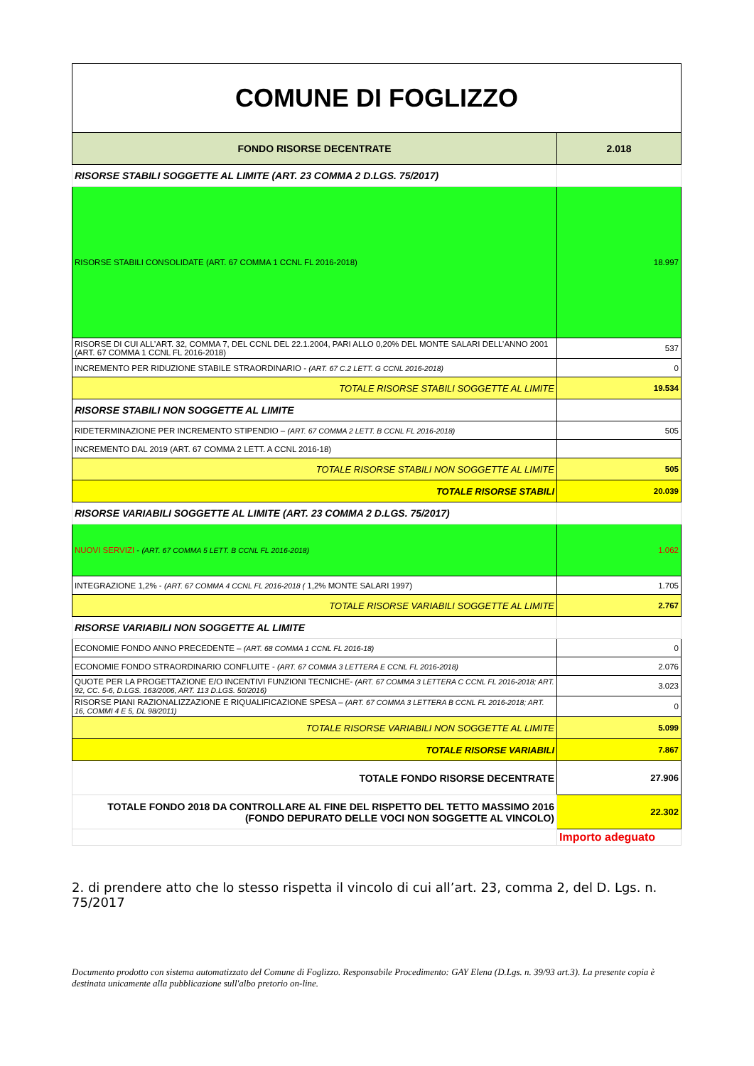| COMUNE DI FOGLIZZO | |
| FONDO RISORSE DECENTRATE | 2.018 |
| RISORSE STABILI SOGGETTE AL LIMITE (ART. 23 COMMA 2 D.LGS. 75/2017) | |
| RISORSE STABILI CONSOLIDATE (ART. 67 COMMA 1 CCNL FL 2016-2018) | 18.997 |
| RISORSE DI CUI ALL’ART. 32, COMMA 7, DEL CCNL DEL 22.1.2004, PARI ALLO 0,20% DEL MONTE SALARI DELL’ANNO 2001 (ART. 67 COMMA 1 CCNL FL 2016-2018) | 537 |
| INCREMENTO PER RIDUZIONE STABILE STRAORDINARIO - (ART. 67 C.2 LETT. G CCNL 2016-2018) | 0 |
| TOTALE RISORSE STABILI SOGGETTE AL LIMITE | 19.534 |
| RISORSE STABILI NON SOGGETTE AL LIMITE | |
| RIDETERMINAZIONE PER INCREMENTO STIPENDIO – (ART. 67 COMMA 2 LETT. B CCNL FL 2016-2018) | 505 |
| INCREMENTO DAL 2019 (ART. 67 COMMA 2 LETT. A CCNL 2016-18) | |
| TOTALE RISORSE STABILI NON SOGGETTE AL LIMITE | 505 |
| TOTALE RISORSE STABILI | 20.039 |
| RISORSE VARIABILI SOGGETTE AL LIMITE (ART. 23 COMMA 2 D.LGS. 75/2017) | |
| NUOVI SERVIZI - (ART. 67 COMMA 5 LETT. B CCNL FL 2016-2018) | 1.062 |
| INTEGRAZIONE 1,2% - (ART. 67 COMMA 4 CCNL FL 2016-2018 ( 1,2% MONTE SALARI 1997) | 1.705 |
| TOTALE RISORSE VARIABILI SOGGETTE AL LIMITE | 2.767 |
| RISORSE VARIABILI NON SOGGETTE AL LIMITE | |
| ECONOMIE FONDO ANNO PRECEDENTE – (ART. 68 COMMA 1 CCNL FL 2016-18) | 0 |
| ECONOMIE FONDO STRAORDINARIO CONFLUITE - (ART. 67 COMMA 3 LETTERA E CCNL FL 2016-2018) | 2.076 |
| QUOTE PER LA PROGETTAZIONE E/O INCENTIVI FUNZIONI TECNICHE- (ART. 67 COMMA 3 LETTERA C CCNL FL 2016-2018; ART. 92, CC. 5-6, D.LGS. 163/2006, ART. 113 D.LGS. 50/2016) | 3.023 |
| RISORSE PIANI RAZIONALIZZAZIONE E RIQUALIFICAZIONE SPESA – (ART. 67 COMMA 3 LETTERA B CCNL FL 2016-2018; ART. 16, COMMI 4 E 5, DL 98/2011) | 0 |
| TOTALE RISORSE VARIABILI NON SOGGETTE AL LIMITE | 5.099 |
| TOTALE RISORSE VARIABILI | 7.867 |
| TOTALE FONDO RISORSE DECENTRATE | 27.906 |
| TOTALE FONDO 2018 DA CONTROLLARE AL FINE DEL RISPETTO DEL TETTO MASSIMO 2016 (FONDO DEPURATO DELLE VOCI NON SOGGETTE AL VINCOLO) | 22.302 |
| | Importo adeguato |
2. di prendere atto che lo stesso rispetta il vincolo di cui all’art. 23, comma 2, del D. Lgs. n. 75/2017
Documento prodotto con sistema automatizzato del Comune di Foglizzo. Responsabile Procedimento: GAY Elena (D.Lgs. n. 39/93 art.3). La presente copia è destinata unicamente alla pubblicazione sull'albo pretorio on-line.